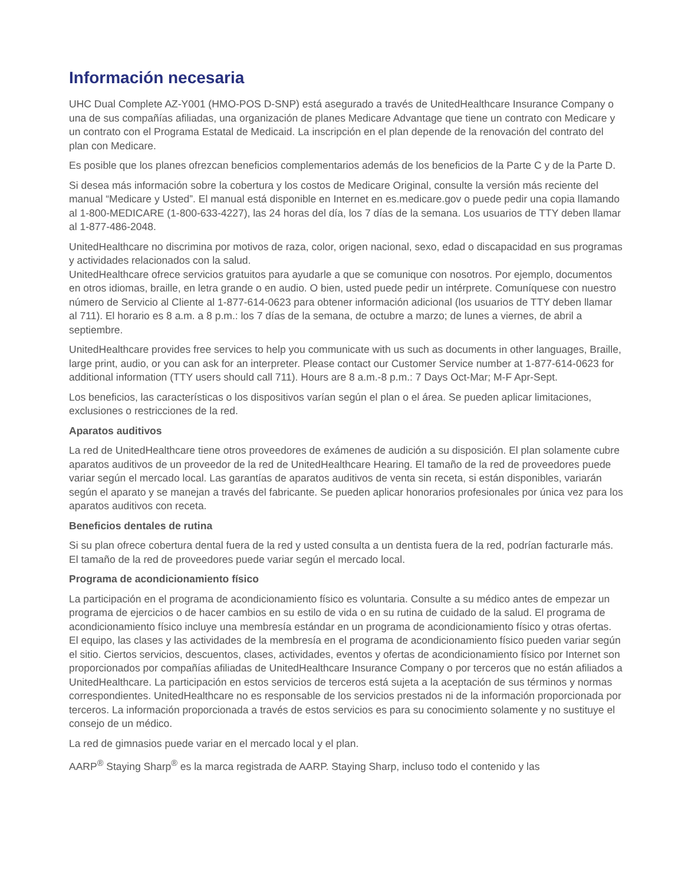Información necesaria
UHC Dual Complete AZ-Y001 (HMO-POS D-SNP) está asegurado a través de UnitedHealthcare Insurance Company o una de sus compañías afiliadas, una organización de planes Medicare Advantage que tiene un contrato con Medicare y un contrato con el Programa Estatal de Medicaid. La inscripción en el plan depende de la renovación del contrato del plan con Medicare.
Es posible que los planes ofrezcan beneficios complementarios además de los beneficios de la Parte C y de la Parte D.
Si desea más información sobre la cobertura y los costos de Medicare Original, consulte la versión más reciente del manual “Medicare y Usted”. El manual está disponible en Internet en es.medicare.gov o puede pedir una copia llamando al 1-800-MEDICARE (1-800-633-4227), las 24 horas del día, los 7 días de la semana. Los usuarios de TTY deben llamar al 1-877-486-2048.
UnitedHealthcare no discrimina por motivos de raza, color, origen nacional, sexo, edad o discapacidad en sus programas y actividades relacionados con la salud.
UnitedHealthcare ofrece servicios gratuitos para ayudarle a que se comunique con nosotros. Por ejemplo, documentos en otros idiomas, braille, en letra grande o en audio. O bien, usted puede pedir un intérprete. Comuníquese con nuestro número de Servicio al Cliente al 1-877-614-0623 para obtener información adicional (los usuarios de TTY deben llamar al 711). El horario es 8 a.m. a 8 p.m.: los 7 días de la semana, de octubre a marzo; de lunes a viernes, de abril a septiembre.
UnitedHealthcare provides free services to help you communicate with us such as documents in other languages, Braille, large print, audio, or you can ask for an interpreter. Please contact our Customer Service number at 1-877-614-0623 for additional information (TTY users should call 711). Hours are 8 a.m.-8 p.m.: 7 Days Oct-Mar; M-F Apr-Sept.
Los beneficios, las características o los dispositivos varían según el plan o el área. Se pueden aplicar limitaciones, exclusiones o restricciones de la red.
Aparatos auditivos
La red de UnitedHealthcare tiene otros proveedores de exámenes de audición a su disposición. El plan solamente cubre aparatos auditivos de un proveedor de la red de UnitedHealthcare Hearing. El tamaño de la red de proveedores puede variar según el mercado local. Las garantías de aparatos auditivos de venta sin receta, si están disponibles, variarán según el aparato y se manejan a través del fabricante. Se pueden aplicar honorarios profesionales por única vez para los aparatos auditivos con receta.
Beneficios dentales de rutina
Si su plan ofrece cobertura dental fuera de la red y usted consulta a un dentista fuera de la red, podrían facturarle más. El tamaño de la red de proveedores puede variar según el mercado local.
Programa de acondicionamiento físico
La participación en el programa de acondicionamiento físico es voluntaria. Consulte a su médico antes de empezar un programa de ejercicios o de hacer cambios en su estilo de vida o en su rutina de cuidado de la salud. El programa de acondicionamiento físico incluye una membresía estándar en un programa de acondicionamiento físico y otras ofertas. El equipo, las clases y las actividades de la membresía en el programa de acondicionamiento físico pueden variar según el sitio. Ciertos servicios, descuentos, clases, actividades, eventos y ofertas de acondicionamiento físico por Internet son proporcionados por compañías afiliadas de UnitedHealthcare Insurance Company o por terceros que no están afiliados a UnitedHealthcare. La participación en estos servicios de terceros está sujeta a la aceptación de sus términos y normas correspondientes. UnitedHealthcare no es responsable de los servicios prestados ni de la información proporcionada por terceros. La información proporcionada a través de estos servicios es para su conocimiento solamente y no sustituye el consejo de un médico.
La red de gimnasios puede variar en el mercado local y el plan.
AARP<sup>®</sup> Staying Sharp<sup>®</sup> es la marca registrada de AARP. Staying Sharp, incluso todo el contenido y las